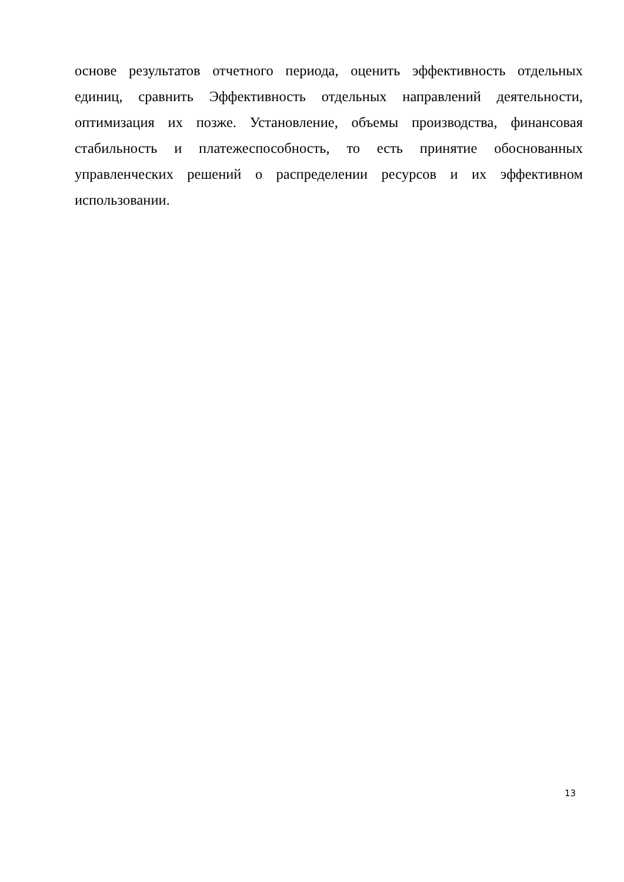основе результатов отчетного периода, оценить эффективность отдельных единиц, сравнить Эффективность отдельных направлений деятельности, оптимизация их позже. Установление, объемы производства, финансовая стабильность и платежеспособность, то есть принятие обоснованных управленческих решений о распределении ресурсов и их эффективном использовании.
13